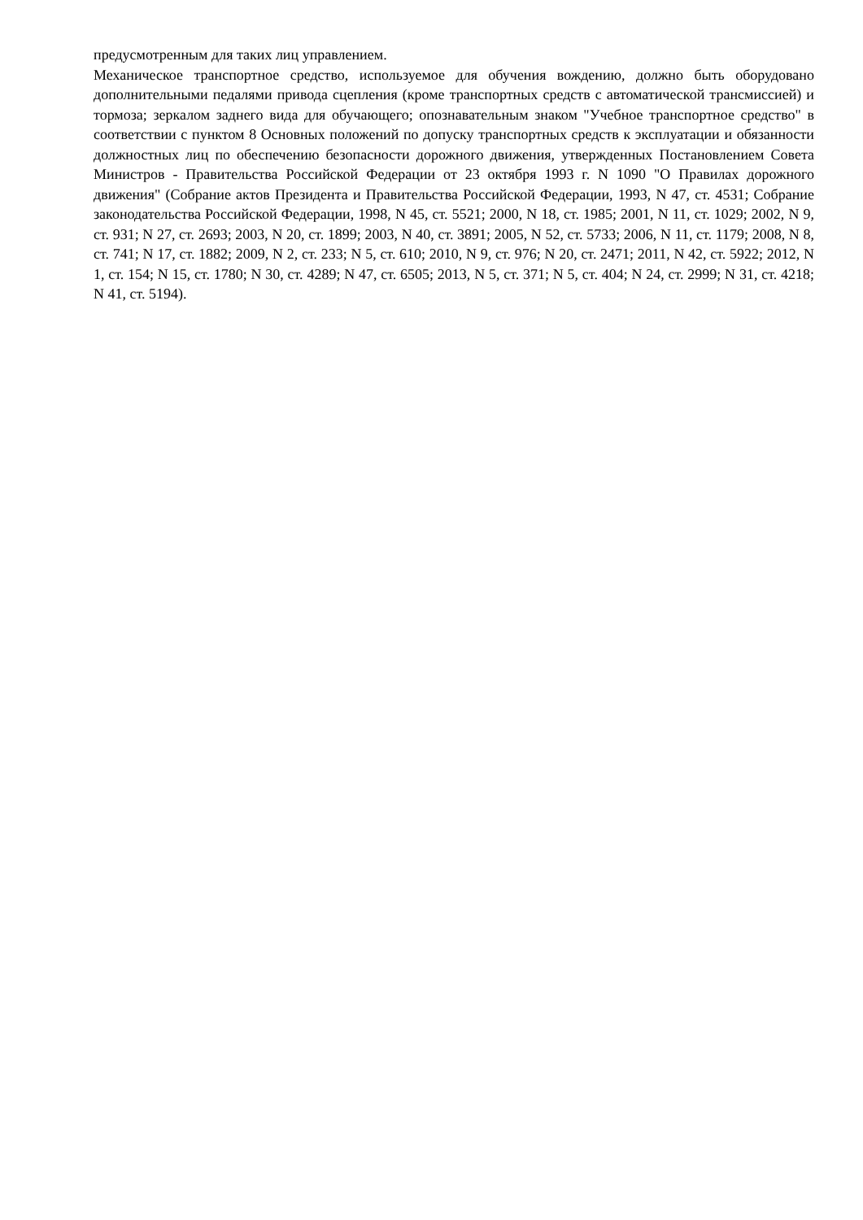предусмотренным для таких лиц управлением.
Механическое транспортное средство, используемое для обучения вождению, должно быть оборудовано дополнительными педалями привода сцепления (кроме транспортных средств с автоматической трансмиссией) и тормоза; зеркалом заднего вида для обучающего; опознавательным знаком "Учебное транспортное средство" в соответствии с пунктом 8 Основных положений по допуску транспортных средств к эксплуатации и обязанности должностных лиц по обеспечению безопасности дорожного движения, утвержденных Постановлением Совета Министров - Правительства Российской Федерации от 23 октября 1993 г. N 1090 "О Правилах дорожного движения" (Собрание актов Президента и Правительства Российской Федерации, 1993, N 47, ст. 4531; Собрание законодательства Российской Федерации, 1998, N 45, ст. 5521; 2000, N 18, ст. 1985; 2001, N 11, ст. 1029; 2002, N 9, ст. 931; N 27, ст. 2693; 2003, N 20, ст. 1899; 2003, N 40, ст. 3891; 2005, N 52, ст. 5733; 2006, N 11, ст. 1179; 2008, N 8, ст. 741; N 17, ст. 1882; 2009, N 2, ст. 233; N 5, ст. 610; 2010, N 9, ст. 976; N 20, ст. 2471; 2011, N 42, ст. 5922; 2012, N 1, ст. 154; N 15, ст. 1780; N 30, ст. 4289; N 47, ст. 6505; 2013, N 5, ст. 371; N 5, ст. 404; N 24, ст. 2999; N 31, ст. 4218; N 41, ст. 5194).